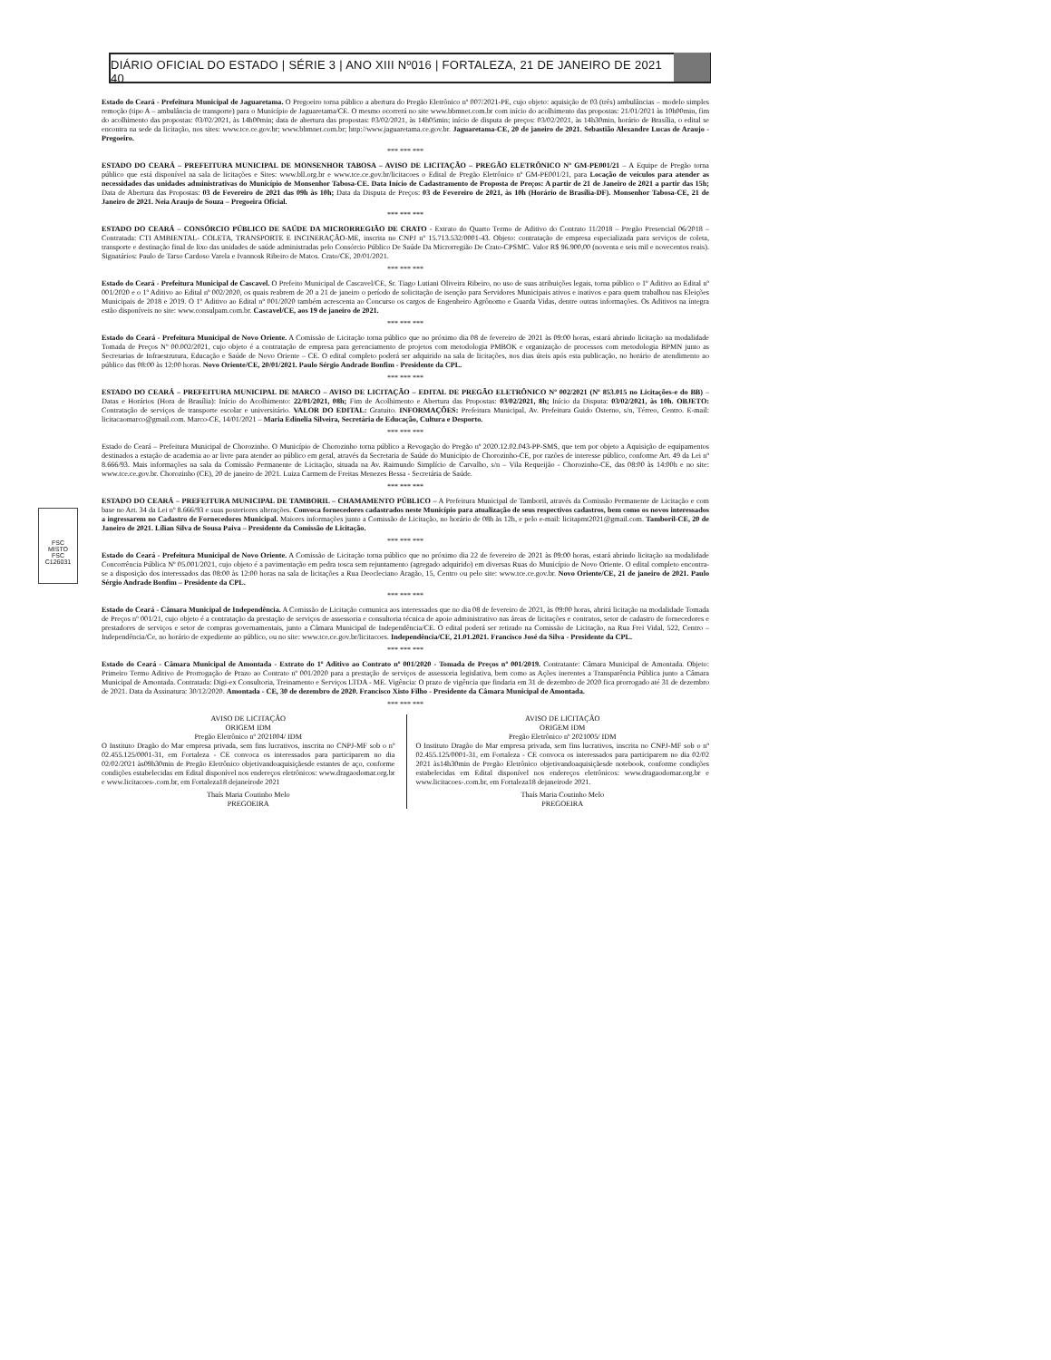DIÁRIO OFICIAL DO ESTADO | SÉRIE 3 | ANO XIII Nº016 | FORTALEZA, 21 DE JANEIRO DE 2021 40
FSC
MISTO
FSC C126031
Estado do Ceará - Prefeitura Municipal de Jaguaretama. O Pregoeiro torna público a abertura do Pregão Eletrônico nº 007/2021-PE, cujo objeto: aquisição de 03 (três) ambulâncias – modelo simples remoção (tipo A – ambulância de transporte) para o Município de Jaguaretama/CE. O mesmo ocorrerá no site www.bbmnet.com.br com início do acolhimento das propostas: 21/01/2021 às 10h00min, fim do acolhimento das propostas: 03/02/2021, às 14h00min; data de abertura das propostas: 03/02/2021, às 14h05min; início de disputa de preços: 03/02/2021, às 14h30min, horário de Brasília, o edital se encontra na sede da licitação, nos sites: www.tce.ce.gov.br; www.bbmnet.com.br; http://www.jaguaretama.ce.gov.br. Jaguaretama-CE, 20 de janeiro de 2021. Sebastião Alexandre Lucas de Araujo - Pregoeiro.
*** *** ***
ESTADO DO CEARÁ – PREFEITURA MUNICIPAL DE MONSENHOR TABOSA – AVISO DE LICITAÇÃO – PREGÃO ELETRÔNICO Nº GM-PE001/21 – A Equipe de Pregão torna público que está disponível na sala de licitações e Sites: www.bll.org.br e www.tce.ce.gov.br/licitacoes o Edital de Pregão Eletrônico nº GM-PE001/21, para Locação de veículos para atender as necessidades das unidades administrativas do Município de Monsenhor Tabosa-CE. Data Início de Cadastramento de Proposta de Preços: A partir de 21 de Janeiro de 2021 a partir das 15h; Data de Abertura das Propostas: 03 de Fevereiro de 2021 das 09h às 10h; Data da Disputa de Preços: 03 de Fevereiro de 2021, às 10h (Horário de Brasília-DF). Monsenhor Tabosa-CE, 21 de Janeiro de 2021. Neia Araujo de Souza – Pregoeira Oficial.
*** *** ***
ESTADO DO CEARÁ – CONSÓRCIO PÚBLICO DE SAÚDE DA MICRORREGIÃO DE CRATO - Extrato do Quarto Termo de Aditivo do Contrato 11/2018 – Pregão Presencial 06/2018 – Contratada: CTI AMBIENTAL- COLETA, TRANSPORTE E INCINERAÇÃO-ME, inscrita no CNPJ nº 15.713.532/0001-43. Objeto: contratação de empresa especializada para serviços de coleta, transporte e destinação final de lixo das unidades de saúde administradas pelo Consórcio Público De Saúde Da Microrregião De Crato-CPSMC. Valor R$ 96.900,00 (noventa e seis mil e novecentos reais). Signatários: Paulo de Tarso Cardoso Varela e Ivannosk Ribeiro de Matos. Crato/CE, 20/01/2021.
*** *** ***
Estado do Ceará - Prefeitura Municipal de Cascavel. O Prefeito Municipal de Cascavel/CE, Sr. Tiago Lutiani Oliveira Ribeiro, no uso de suas atribuições legais, torna público o 1º Aditivo ao Edital nº 001/2020 e o 1º Aditivo ao Edital nº 002/2020, os quais reabrem de 20 a 21 de janeiro o período de solicitação de isenção para Servidores Municipais ativos e inativos e para quem trabalhou nas Eleições Municipais de 2018 e 2019. O 1º Aditivo ao Edital nº 001/2020 também acrescenta ao Concurso os cargos de Engenheiro Agrônomo e Guarda Vidas, dentre outras informações. Os Aditivos na íntegra estão disponíveis no site: www.consulpam.com.br. Cascavel/CE, aos 19 de janeiro de 2021.
*** *** ***
Estado do Ceará - Prefeitura Municipal de Novo Oriente. A Comissão de Licitação torna público que no próximo dia 08 de fevereiro de 2021 às 09:00 horas, estará abrindo licitação na modalidade Tomada de Preços Nº 00.002/2021, cujo objeto é a contratação de empresa para gerenciamento de projetos com metodologia PMBOK e organização de processos com metodologia BPMN junto as Secretarias de Infraestrutura, Educação e Saúde de Novo Oriente – CE. O edital completo poderá ser adquirido na sala de licitações, nos dias úteis após esta publicação, no horário de atendimento ao público das 08:00 às 12:00 horas. Novo Oriente/CE, 20/01/2021. Paulo Sérgio Andrade Bonfim - Presidente da CPL.
*** *** ***
ESTADO DO CEARÁ – PREFEITURA MUNICIPAL DE MARCO – AVISO DE LICITAÇÃO – EDITAL DE PREGÃO ELETRÔNICO Nº 002/2021 (Nº 853.015 no Licitações-e do BB) – Datas e Horários (Hora de Brasília): Início do Acolhimento: 22/01/2021, 08h; Fim de Acolhimento e Abertura das Propostas: 03/02/2021, 8h; Início da Disputa: 03/02/2021, às 10h. OBJETO: Contratação de serviços de transporte escolar e universitário. VALOR DO EDITAL: Gratuito. INFORMAÇÕES: Prefeitura Municipal, Av. Prefeitura Guido Osterno, s/n, Térreo, Centro. E-mail: licitacaomarco@gmail.com. Marco-CE, 14/01/2021 – Maria Edinelia Silveira, Secretária de Educação, Cultura e Desporto.
*** *** ***
Estado do Ceará – Prefeitura Municipal de Chorozinho. O Município de Chorozinho torna público a Revogação do Pregão nº 2020.12.02.043-PP-SMS, que tem por objeto a Aquisição de equipamentos destinados a estação de academia ao ar livre para atender ao público em geral, através da Secretaria de Saúde do Município de Chorozinho-CE, por razões de interesse público, conforme Art. 49 da Lei nº 8.666/93. Mais informações na sala da Comissão Permanente de Licitação, situada na Av. Raimundo Simplício de Carvalho, s/n – Vila Requeijão - Chorozinho-CE, das 08:00 às 14:00h e no site: www.tce.ce.gov.br. Chorozinho (CE), 20 de janeiro de 2021. Luiza Carmem de Freitas Menezes Bessa - Secretária de Saúde.
*** *** ***
ESTADO DO CEARÁ – PREFEITURA MUNICIPAL DE TAMBORIL – CHAMAMENTO PÚBLICO – A Prefeitura Municipal de Tamboril, através da Comissão Permanente de Licitação e com base no Art. 34 da Lei nº 8.666/93 e suas posteriores alterações. Convoca fornecedores cadastrados neste Município para atualização de seus respectivos cadastros, bem como os novos interessados a ingressarem no Cadastro de Fornecedores Municipal. Maiores informações junto a Comissão de Licitação, no horário de 08h às 12h, e pelo e-mail: licitapmt2021@gmail.com. Tamboril-CE, 20 de Janeiro de 2021. Lílian Silva de Sousa Paiva – Presidente da Comissão de Licitação.
*** *** ***
Estado do Ceará - Prefeitura Municipal de Novo Oriente. A Comissão de Licitação torna público que no próximo dia 22 de fevereiro de 2021 às 09:00 horas, estará abrindo licitação na modalidade Concorrência Pública Nº 05.001/2021, cujo objeto é a pavimentação em pedra tosca sem rejuntamento (agregado adquirido) em diversas Ruas do Município de Novo Oriente. O edital completo encontra-se a disposição dos interessados das 08:00 às 12:00 horas na sala de licitações a Rua Deocleciano Aragão, 15, Centro ou pelo site: www.tce.ce.gov.br. Novo Oriente/CE, 21 de janeiro de 2021. Paulo Sérgio Andrade Bonfim – Presidente da CPL.
*** *** ***
Estado do Ceará - Câmara Municipal de Independência. A Comissão de Licitação comunica aos interessados que no dia 08 de fevereiro de 2021, às 09:00 horas, abrirá licitação na modalidade Tomada de Preços nº 001/21, cujo objeto é a contratação da prestação de serviços de assessoria e consultoria técnica de apoio administrativo nas áreas de licitações e contratos, setor de cadastro de fornecedores e prestadores de serviços e setor de compras governamentais, junto a Câmara Municipal de Independência/CE. O edital poderá ser retirado na Comissão de Licitação, na Rua Frei Vidal, 522, Centro – Independência/Ce, no horário de expediente ao público, ou no site: www.tce.ce.gov.br/licitacoes. Independência/CE, 21.01.2021. Francisco José da Silva - Presidente da CPL.
*** *** ***
Estado do Ceará - Câmara Municipal de Amontada - Extrato do 1º Aditivo ao Contrato nº 001/2020 - Tomada de Preços nº 001/2019. Contratante: Câmara Municipal de Amontada. Objeto: Primeiro Termo Aditivo de Prorrogação de Prazo ao Contrato nº 001/2020 para a prestação de serviços de assessoria legislativa, bem como as Ações inerentes a Transparência Pública junto a Câmara Municipal de Amontada. Contratada: Digi-ex Consultoria, Treinamento e Serviços LTDA - ME. Vigência: O prazo de vigência que findaria em 31 de dezembro de 2020 fica prorrogado até 31 de dezembro de 2021. Data da Assinatura: 30/12/2020. Amontada - CE, 30 de dezembro de 2020. Francisco Xisto Filho - Presidente da Câmara Municipal de Amontada.
*** *** ***
AVISO DE LICITAÇÃO
ORIGEM IDM
Pregão Eletrônico nº 2021004/ IDM
O Instituto Dragão do Mar empresa privada, sem fins lucrativos, inscrita no CNPJ-MF sob o nº 02.455.125/0001-31, em Fortaleza - CE convoca os interessados para participarem no dia 02/02/2021 às09h30min de Pregão Eletrônico objetivandoaquisiçãesde estantes de aço, conforme condições estabelecidas em Edital disponível nos endereços eletrônicos: www.dragaodomar.org.br e www.licitacoes-.com.br, em Fortaleza18 dejaneirode 2021
Thaís Maria Coutinho Melo
PREGOEIRA
AVISO DE LICITAÇÃO
ORIGEM IDM
Pregão Eletrônico nº 2021005/ IDM
O Instituto Dragão do Mar empresa privada, sem fins lucrativos, inscrita no CNPJ-MF sob o nº 02.455.125/0001-31, em Fortaleza - CE convoca os interessados para participarem no dia 02/02 2021 às14h30min de Pregão Eletrônico objetivandoaquisiçãesde notebook, conforme condições estabelecidas em Edital disponível nos endereços eletrônicos: www.dragaodomar.org.br e www.licitacoes-.com.br, em Fortaleza18 dejaneirode 2021.
Thaís Maria Coutinho Melo
PREGOEIRA